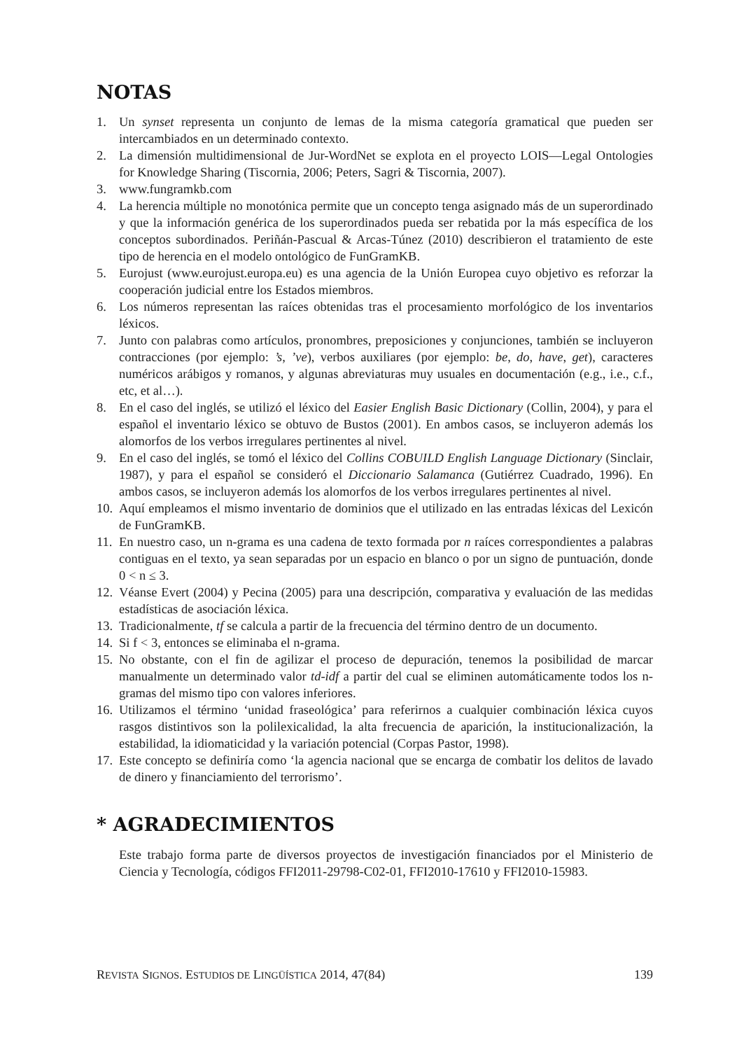NOTAS
1. Un synset representa un conjunto de lemas de la misma categoría gramatical que pueden ser intercambiados en un determinado contexto.
2. La dimensión multidimensional de Jur-WordNet se explota en el proyecto LOIS—Legal Ontologies for Knowledge Sharing (Tiscornia, 2006; Peters, Sagri & Tiscornia, 2007).
3. www.fungramkb.com
4. La herencia múltiple no monotónica permite que un concepto tenga asignado más de un superordinado y que la información genérica de los superordinados pueda ser rebatida por la más específica de los conceptos subordinados. Periñán-Pascual & Arcas-Túnez (2010) describieron el tratamiento de este tipo de herencia en el modelo ontológico de FunGramKB.
5. Eurojust (www.eurojust.europa.eu) es una agencia de la Unión Europea cuyo objetivo es reforzar la cooperación judicial entre los Estados miembros.
6. Los números representan las raíces obtenidas tras el procesamiento morfológico de los inventarios léxicos.
7. Junto con palabras como artículos, pronombres, preposiciones y conjunciones, también se incluyeron contracciones (por ejemplo: ’s, ’ve), verbos auxiliares (por ejemplo: be, do, have, get), caracteres numéricos arábigos y romanos, y algunas abreviaturas muy usuales en documentación (e.g., i.e., c.f., etc, et al…).
8. En el caso del inglés, se utilizó el léxico del Easier English Basic Dictionary (Collin, 2004), y para el español el inventario léxico se obtuvo de Bustos (2001). En ambos casos, se incluyeron además los alomorfos de los verbos irregulares pertinentes al nivel.
9. En el caso del inglés, se tomó el léxico del Collins COBUILD English Language Dictionary (Sinclair, 1987), y para el español se consideró el Diccionario Salamanca (Gutiérrez Cuadrado, 1996). En ambos casos, se incluyeron además los alomorfos de los verbos irregulares pertinentes al nivel.
10. Aquí empleamos el mismo inventario de dominios que el utilizado en las entradas léxicas del Lexicón de FunGramKB.
11. En nuestro caso, un n-grama es una cadena de texto formada por n raíces correspondientes a palabras contiguas en el texto, ya sean separadas por un espacio en blanco o por un signo de puntuación, donde 0 < n ≤ 3.
12. Véanse Evert (2004) y Pecina (2005) para una descripción, comparativa y evaluación de las medidas estadísticas de asociación léxica.
13. Tradicionalmente, tf se calcula a partir de la frecuencia del término dentro de un documento.
14. Si f < 3, entonces se eliminaba el n-grama.
15. No obstante, con el fin de agilizar el proceso de depuración, tenemos la posibilidad de marcar manualmente un determinado valor td-idf a partir del cual se eliminen automáticamente todos los n-gramas del mismo tipo con valores inferiores.
16. Utilizamos el término ‘unidad fraseológica’ para referirnos a cualquier combinación léxica cuyos rasgos distintivos son la polilexicalidad, la alta frecuencia de aparición, la institucionalización, la estabilidad, la idiomaticidad y la variación potencial (Corpas Pastor, 1998).
17. Este concepto se definiría como ‘la agencia nacional que se encarga de combatir los delitos de lavado de dinero y financiamiento del terrorismo’.
* AGRADECIMIENTOS
Este trabajo forma parte de diversos proyectos de investigación financiados por el Ministerio de Ciencia y Tecnología, códigos FFI2011-29798-C02-01, FFI2010-17610 y FFI2010-15983.
REVISTA SIGNOS. ESTUDIOS DE LINGÜÍSTICA 2014, 47(84) 139